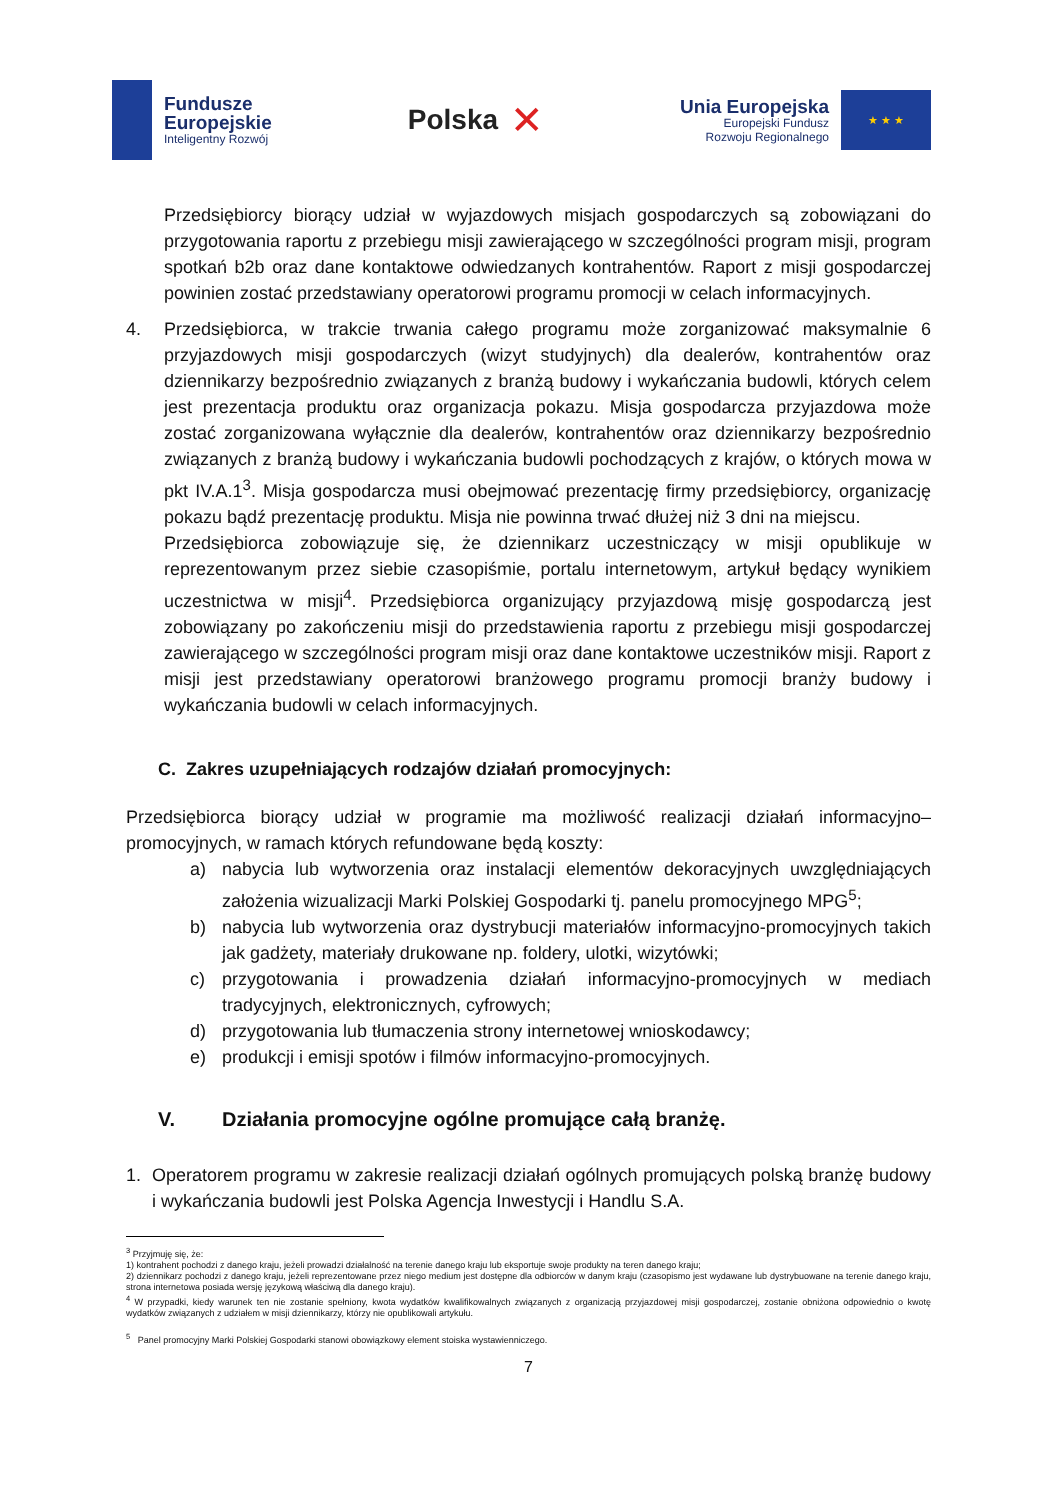Fundusze
Europejskie
Inteligentny Rozwój
Polska ✕
Unia Europejska
Europejski Fundusz
Rozwoju Regionalnego
★ ★ ★
Przedsiębiorcy biorący udział w wyjazdowych misjach gospodarczych są zobowiązani do przygotowania raportu z przebiegu misji zawierającego w szczególności program misji, program spotkań b2b oraz dane kontaktowe odwiedzanych kontrahentów. Raport z misji gospodarczej powinien zostać przedstawiany operatorowi programu promocji w celach informacyjnych.
4. Przedsiębiorca, w trakcie trwania całego programu może zorganizować maksymalnie 6 przyjazdowych misji gospodarczych (wizyt studyjnych) dla dealerów, kontrahentów oraz dziennikarzy bezpośrednio związanych z branżą budowy i wykańczania budowli, których celem jest prezentacja produktu oraz organizacja pokazu. Misja gospodarcza przyjazdowa może zostać zorganizowana wyłącznie dla dealerów, kontrahentów oraz dziennikarzy bezpośrednio związanych z branżą budowy i wykańczania budowli pochodzących z krajów, o których mowa w pkt IV.A.1<sup>3</sup>. Misja gospodarcza musi obejmować prezentację firmy przedsiębiorcy, organizację pokazu bądź prezentację produktu. Misja nie powinna trwać dłużej niż 3 dni na miejscu.
Przedsiębiorca zobowiązuje się, że dziennikarz uczestniczący w misji opublikuje w reprezentowanym przez siebie czasopiśmie, portalu internetowym, artykuł będący wynikiem uczestnictwa w misji<sup>4</sup>. Przedsiębiorca organizujący przyjazdową misję gospodarczą jest zobowiązany po zakończeniu misji do przedstawienia raportu z przebiegu misji gospodarczej zawierającego w szczególności program misji oraz dane kontaktowe uczestników misji. Raport z misji jest przedstawiany operatorowi branżowego programu promocji branży budowy i wykańczania budowli w celach informacyjnych.
C. Zakres uzupełniających rodzajów działań promocyjnych:
Przedsiębiorca biorący udział w programie ma możliwość realizacji działań informacyjno–promocyjnych, w ramach których refundowane będą koszty:
a) nabycia lub wytworzenia oraz instalacji elementów dekoracyjnych uwzględniających założenia wizualizacji Marki Polskiej Gospodarki tj. panelu promocyjnego MPG<sup>5</sup>;
b) nabycia lub wytworzenia oraz dystrybucji materiałów informacyjno-promocyjnych takich jak gadżety, materiały drukowane np. foldery, ulotki, wizytówki;
c) przygotowania i prowadzenia działań informacyjno-promocyjnych w mediach tradycyjnych, elektronicznych, cyfrowych;
d) przygotowania lub tłumaczenia strony internetowej wnioskodawcy;
e) produkcji i emisji spotów i filmów informacyjno-promocyjnych.
V. Działania promocyjne ogólne promujące całą branżę.
1. Operatorem programu w zakresie realizacji działań ogólnych promujących polską branżę budowy i wykańczania budowli jest Polska Agencja Inwestycji i Handlu S.A.
<sup>3</sup> Przyjmuję się, że:
1) kontrahent pochodzi z danego kraju, jeżeli prowadzi działalność na terenie danego kraju lub eksportuje swoje produkty na teren danego kraju;
2) dziennikarz pochodzi z danego kraju, jeżeli reprezentowane przez niego medium jest dostępne dla odbiorców w danym kraju (czasopismo jest wydawane lub dystrybuowane na terenie danego kraju, strona internetowa posiada wersję językową właściwą dla danego kraju).
<sup>4</sup> W przypadki, kiedy warunek ten nie zostanie spełniony, kwota wydatków kwalifikowalnych związanych z organizacją przyjazdowej misji gospodarczej, zostanie obniżona odpowiednio o kwotę wydatków związanych z udziałem w misji dziennikarzy, którzy nie opublikowali artykułu.
<sup>5</sup> Panel promocyjny Marki Polskiej Gospodarki stanowi obowiązkowy element stoiska wystawienniczego.
7